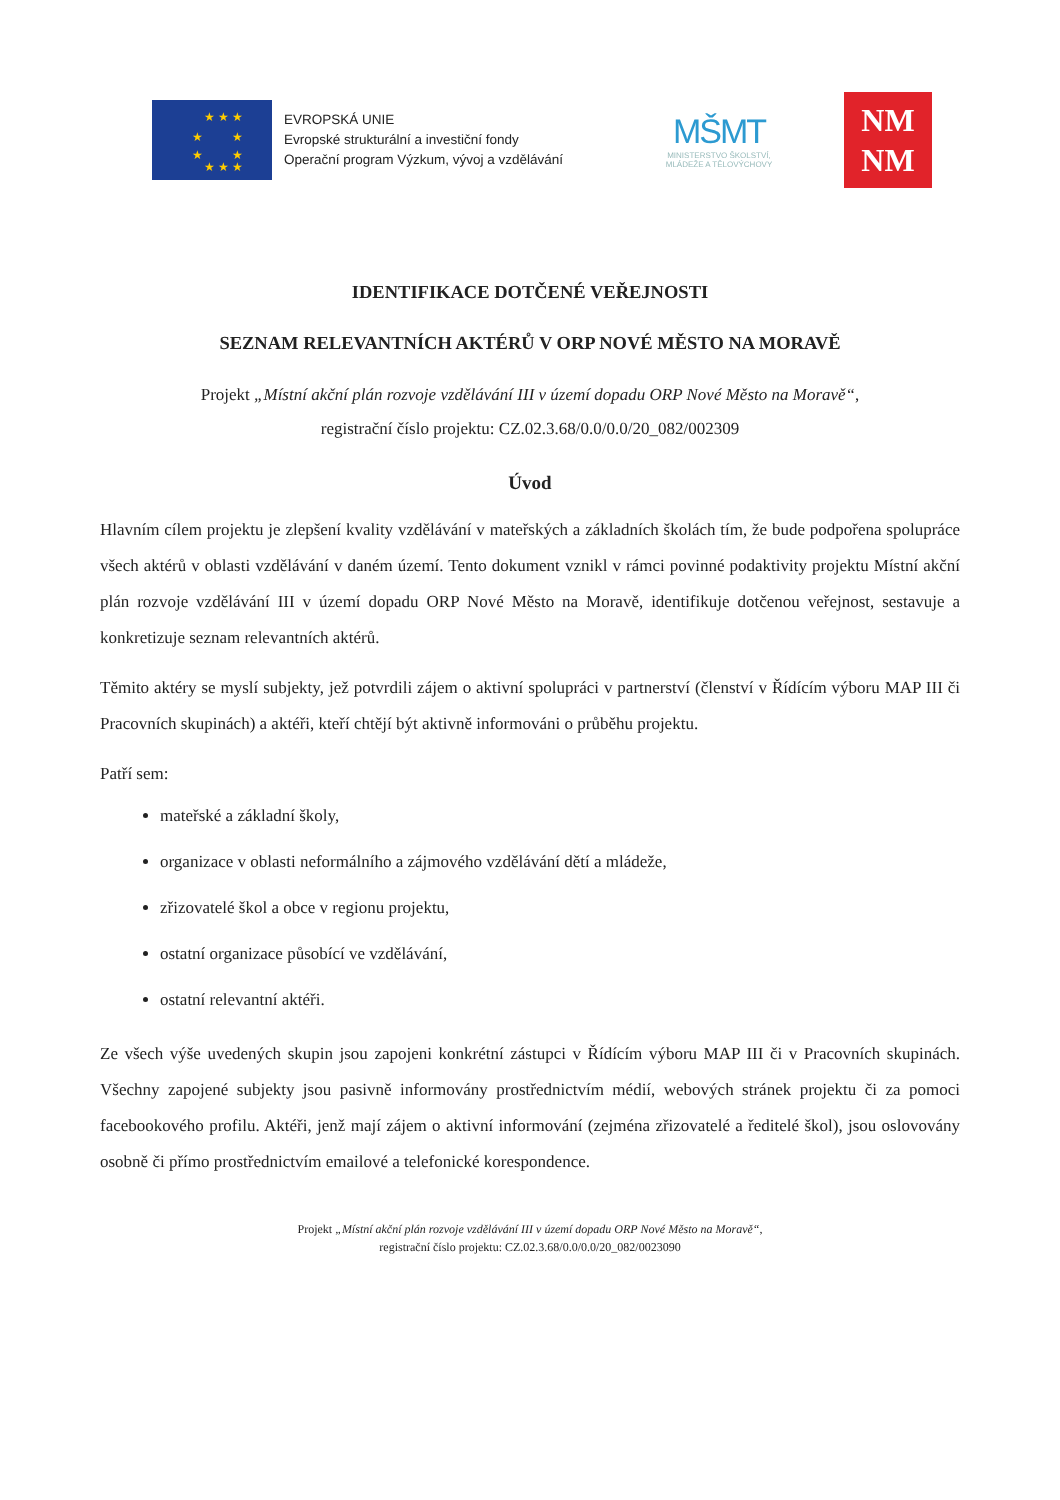★ ★ ★
★ ★
★ ★
★ ★ ★
EVROPSKÁ UNIE
Evropské strukturální a investiční fondy
Operační program Výzkum, vývoj a vzdělávání
MŠMT
MINISTERSTVO ŠKOLSTVÍ,
MLÁDEŽE A TĚLOVÝCHOVY
NM
NM
IDENTIFIKACE DOTČENÉ VEŘEJNOSTI
SEZNAM RELEVANTNÍCH AKTÉRŮ V ORP NOVÉ MĚSTO NA MORAVĚ
Projekt „Místní akční plán rozvoje vzdělávání III v území dopadu ORP Nové Město na Moravě“,
registrační číslo projektu: CZ.02.3.68/0.0/0.0/20_082/002309
Úvod
Hlavním cílem projektu je zlepšení kvality vzdělávání v mateřských a základních školách tím, že bude podpořena spolupráce všech aktérů v oblasti vzdělávání v daném území. Tento dokument vznikl v rámci povinné podaktivity projektu Místní akční plán rozvoje vzdělávání III v území dopadu ORP Nové Město na Moravě, identifikuje dotčenou veřejnost, sestavuje a konkretizuje seznam relevantních aktérů.
Těmito aktéry se myslí subjekty, jež potvrdili zájem o aktivní spolupráci v partnerství (členství v Řídícím výboru MAP III či Pracovních skupinách) a aktéři, kteří chtějí být aktivně informováni o průběhu projektu.
Patří sem:
mateřské a základní školy,
organizace v oblasti neformálního a zájmového vzdělávání dětí a mládeže,
zřizovatelé škol a obce v regionu projektu,
ostatní organizace působící ve vzdělávání,
ostatní relevantní aktéři.
Ze všech výše uvedených skupin jsou zapojeni konkrétní zástupci v Řídícím výboru MAP III či v Pracovních skupinách. Všechny zapojené subjekty jsou pasivně informovány prostřednictvím médií, webových stránek projektu či za pomoci facebookového profilu. Aktéři, jenž mají zájem o aktivní informování (zejména zřizovatelé a ředitelé škol), jsou oslovovány osobně či přímo prostřednictvím emailové a telefonické korespondence.
Projekt „Místní akční plán rozvoje vzdělávání III v území dopadu ORP Nové Město na Moravě“,
registrační číslo projektu: CZ.02.3.68/0.0/0.0/20_082/0023090